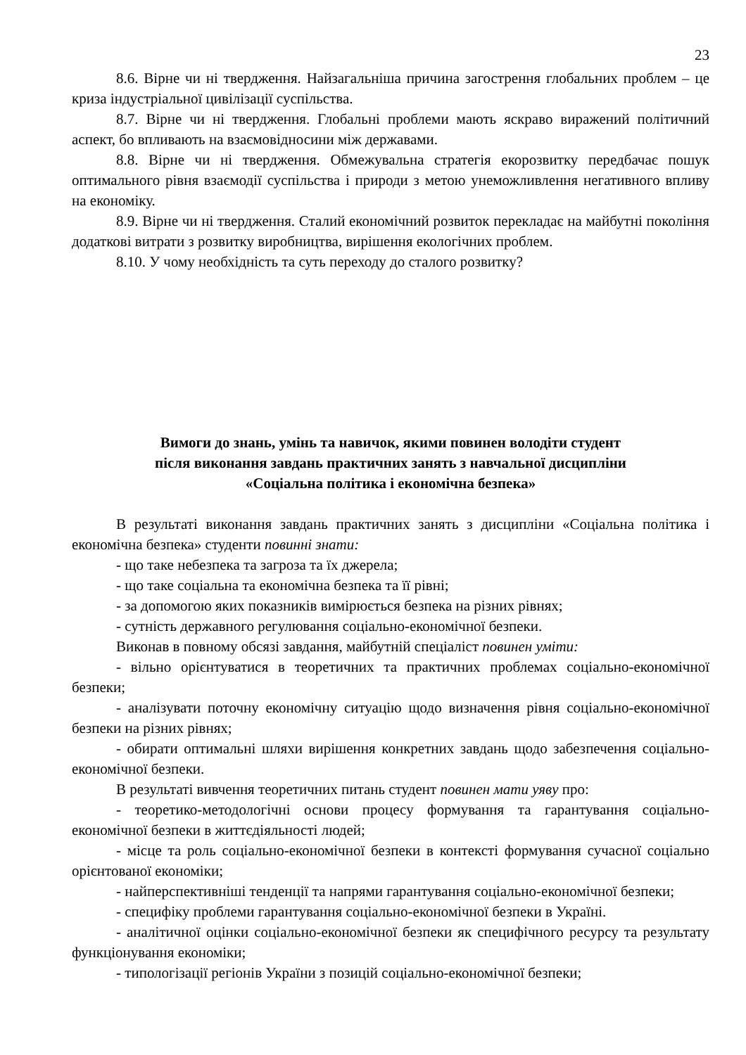23
8.6. Вірне чи ні твердження. Найзагальніша причина загострення глобальних проблем – це криза індустріальної цивілізації суспільства.
8.7. Вірне чи ні твердження. Глобальні проблеми мають яскраво виражений політичний аспект, бо впливають на взаємовідносини між державами.
8.8. Вірне чи ні твердження. Обмежувальна стратегія екорозвитку передбачає пошук оптимального рівня взаємодії суспільства і природи з метою унеможливлення негативного впливу на економіку.
8.9. Вірне чи ні твердження. Сталий економічний розвиток перекладає на майбутні покоління додаткові витрати з розвитку виробництва, вирішення екологічних проблем.
8.10. У чому необхідність та суть переходу до сталого розвитку?
Вимоги до знань, умінь та навичок, якими повинен володіти студент
після виконання завдань практичних занять з навчальної дисципліни
«Соціальна політика і економічна безпека»
В результаті виконання завдань практичних занять з дисципліни «Соціальна політика і економічна безпека» студенти повинні знати:
- що таке небезпека та загроза та їх джерела;
- що таке соціальна та економічна безпека та її рівні;
- за допомогою яких показників вимірюється безпека на різних рівнях;
- сутність державного регулювання соціально-економічної безпеки.
Виконав в повному обсязі завдання, майбутній спеціаліст повинен уміти:
- вільно орієнтуватися в теоретичних та практичних проблемах соціально-економічної безпеки;
- аналізувати поточну економічну ситуацію щодо визначення рівня соціально-економічної безпеки на різних рівнях;
- обирати оптимальні шляхи вирішення конкретних завдань щодо забезпечення соціально-економічної безпеки.
В результаті вивчення теоретичних питань студент повинен мати уяву про:
- теоретико-методологічні основи процесу формування та гарантування соціально-економічної безпеки в життєдіяльності людей;
- місце та роль соціально-економічної безпеки в контексті формування сучасної соціально орієнтованої економіки;
- найперспективніші тенденції та напрями гарантування соціально-економічної безпеки;
- специфіку проблеми гарантування соціально-економічної безпеки в Україні.
- аналітичної оцінки соціально-економічної безпеки як специфічного ресурсу та результату функціонування економіки;
- типологізації регіонів України з позицій соціально-економічної безпеки;